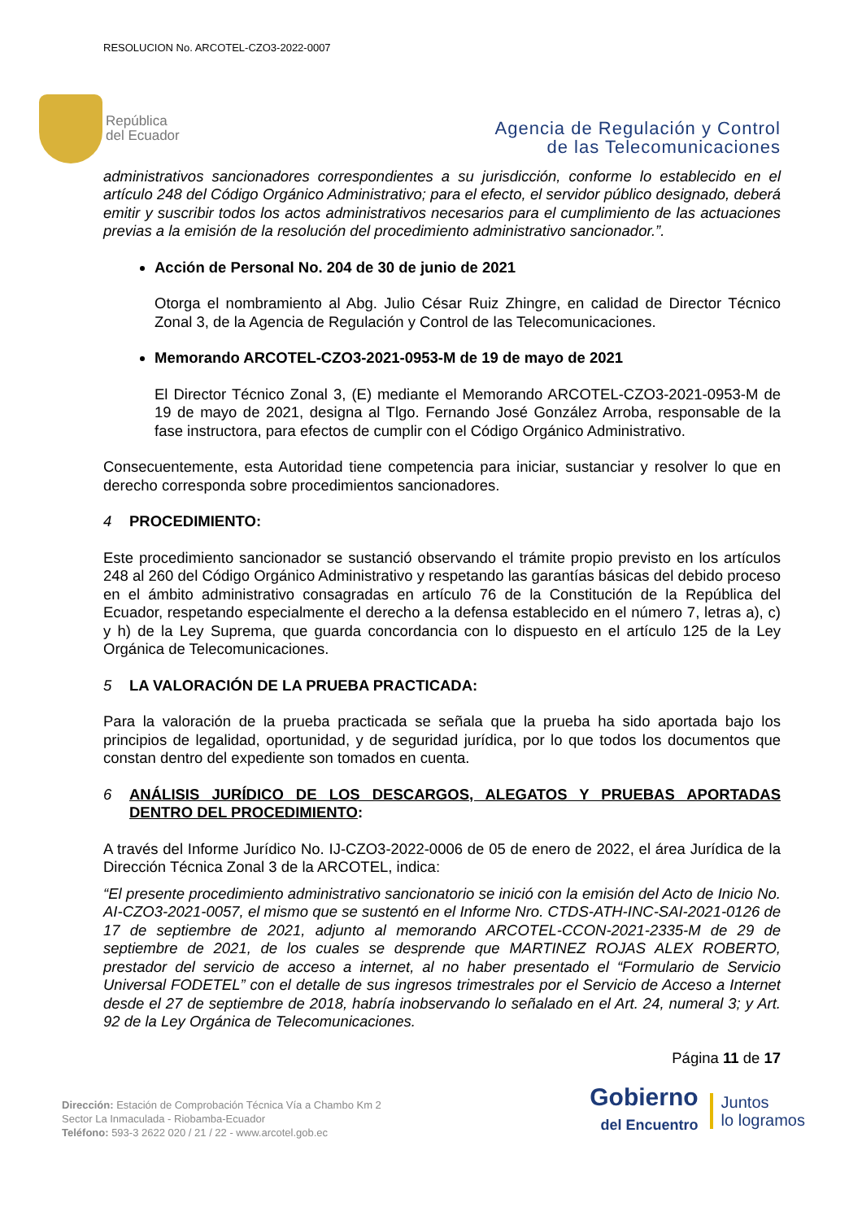RESOLUCION No. ARCOTEL-CZO3-2022-0007
República
del Ecuador
Agencia de Regulación y Control
de las Telecomunicaciones
administrativos sancionadores correspondientes a su jurisdicción, conforme lo establecido en el artículo 248 del Código Orgánico Administrativo; para el efecto, el servidor público designado, deberá emitir y suscribir todos los actos administrativos necesarios para el cumplimiento de las actuaciones previas a la emisión de la resolución del procedimiento administrativo sancionador.”.
Acción de Personal No. 204 de 30 de junio de 2021
Otorga el nombramiento al Abg. Julio César Ruiz Zhingre, en calidad de Director Técnico Zonal 3, de la Agencia de Regulación y Control de las Telecomunicaciones.
Memorando ARCOTEL-CZO3-2021-0953-M de 19 de mayo de 2021
El Director Técnico Zonal 3, (E) mediante el Memorando ARCOTEL-CZO3-2021-0953-M de 19 de mayo de 2021, designa al Tlgo. Fernando José González Arroba, responsable de la fase instructora, para efectos de cumplir con el Código Orgánico Administrativo.
Consecuentemente, esta Autoridad tiene competencia para iniciar, sustanciar y resolver lo que en derecho corresponda sobre procedimientos sancionadores.
4 PROCEDIMIENTO:
Este procedimiento sancionador se sustanció observando el trámite propio previsto en los artículos 248 al 260 del Código Orgánico Administrativo y respetando las garantías básicas del debido proceso en el ámbito administrativo consagradas en artículo 76 de la Constitución de la República del Ecuador, respetando especialmente el derecho a la defensa establecido en el número 7, letras a), c) y h) de la Ley Suprema, que guarda concordancia con lo dispuesto en el artículo 125 de la Ley Orgánica de Telecomunicaciones.
5 LA VALORACIÓN DE LA PRUEBA PRACTICADA:
Para la valoración de la prueba practicada se señala que la prueba ha sido aportada bajo los principios de legalidad, oportunidad, y de seguridad jurídica, por lo que todos los documentos que constan dentro del expediente son tomados en cuenta.
6 ANÁLISIS JURÍDICO DE LOS DESCARGOS, ALEGATOS Y PRUEBAS APORTADAS DENTRO DEL PROCEDIMIENTO:
A través del Informe Jurídico No. IJ-CZO3-2022-0006 de 05 de enero de 2022, el área Jurídica de la Dirección Técnica Zonal 3 de la ARCOTEL, indica:
“El presente procedimiento administrativo sancionatorio se inició con la emisión del Acto de Inicio No. AI-CZO3-2021-0057, el mismo que se sustentó en el Informe Nro. CTDS-ATH-INC-SAI-2021-0126 de 17 de septiembre de 2021, adjunto al memorando ARCOTEL-CCON-2021-2335-M de 29 de septiembre de 2021, de los cuales se desprende que MARTINEZ ROJAS ALEX ROBERTO, prestador del servicio de acceso a internet, al no haber presentado el “Formulario de Servicio Universal FODETEL” con el detalle de sus ingresos trimestrales por el Servicio de Acceso a Internet desde el 27 de septiembre de 2018, habría inobservando lo señalado en el Art. 24, numeral 3; y Art. 92 de la Ley Orgánica de Telecomunicaciones.
Página 11 de 17
Dirección: Estación de Comprobación Técnica Vía a Chambo Km 2
Sector La Inmaculada - Riobamba-Ecuador
Teléfono: 593-3 2622 020 / 21 / 22 - www.arcotel.gob.ec
Gobierno
del Encuentro
Juntos
lo logramos